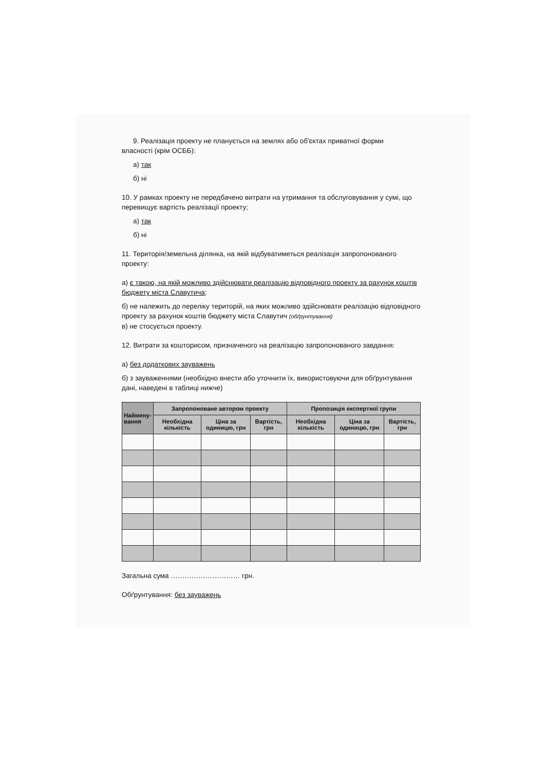9. Реалізація проекту не планується на землях або об'єктах приватної форми
власності (крім ОСББ):
а) так
б) ні
10. У рамках проекту не передбачено витрати на утримання та обслуговування у сумі, що перевищує вартість реалізації проекту;
а) так
б) ні
11. Територія/земельна ділянка, на якій відбуватиметься реалізація запропонованого проекту:
а) є такою, на якій можливо здійснювати реалізацію відповідного проекту за рахунок коштів бюджету міста Славутича;
б) не належить до переліку територій, на яких можливо здійснювати реалізацію відповідного проекту за рахунок коштів бюджету міста Славутич (обґрунтування)
в) не стосується проекту.
12. Витрати за кошторисом, призначеного на реалізацію запропонованого завдання:
а) без додаткових зауважень
б) з зауваженнями (необхідно внести або уточнити їх, використовуючи для обґрунтування дані, наведені в таблиці нижче)
| Наймену- вання | Запропоноване автором проекту | | | Пропозиція експертної групи | | |
| --- | --- | --- | --- | --- | --- | --- |
| | Необхідна кількість | Ціна за одиницю, грн | Вартість, грн | Необхідна кількість | Ціна за одиницю, грн | Вартість, грн |
Загальна сума ………………………… грн.
Обґрунтування: без зауважень